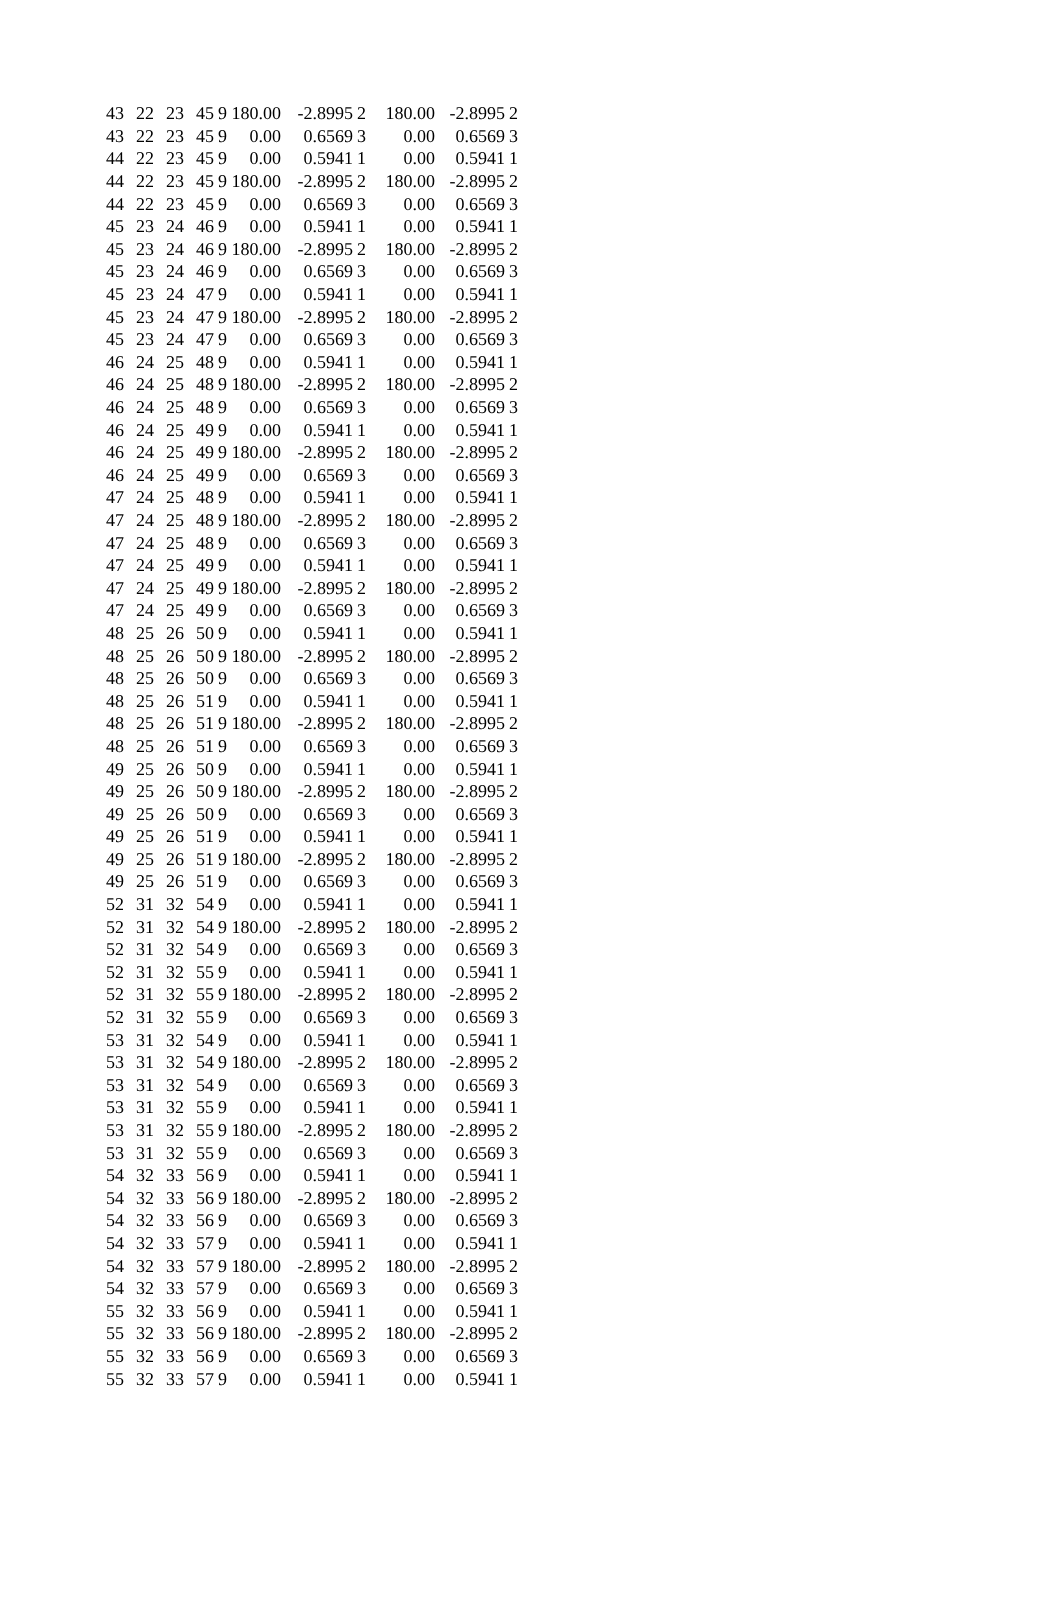| 43 | 22 | 23 | 45 | 9 | 180.00 | -2.8995 | 2 | 180.00 | -2.8995 | 2 |
| 43 | 22 | 23 | 45 | 9 | 0.00 | 0.6569 | 3 | 0.00 | 0.6569 | 3 |
| 44 | 22 | 23 | 45 | 9 | 0.00 | 0.5941 | 1 | 0.00 | 0.5941 | 1 |
| 44 | 22 | 23 | 45 | 9 | 180.00 | -2.8995 | 2 | 180.00 | -2.8995 | 2 |
| 44 | 22 | 23 | 45 | 9 | 0.00 | 0.6569 | 3 | 0.00 | 0.6569 | 3 |
| 45 | 23 | 24 | 46 | 9 | 0.00 | 0.5941 | 1 | 0.00 | 0.5941 | 1 |
| 45 | 23 | 24 | 46 | 9 | 180.00 | -2.8995 | 2 | 180.00 | -2.8995 | 2 |
| 45 | 23 | 24 | 46 | 9 | 0.00 | 0.6569 | 3 | 0.00 | 0.6569 | 3 |
| 45 | 23 | 24 | 47 | 9 | 0.00 | 0.5941 | 1 | 0.00 | 0.5941 | 1 |
| 45 | 23 | 24 | 47 | 9 | 180.00 | -2.8995 | 2 | 180.00 | -2.8995 | 2 |
| 45 | 23 | 24 | 47 | 9 | 0.00 | 0.6569 | 3 | 0.00 | 0.6569 | 3 |
| 46 | 24 | 25 | 48 | 9 | 0.00 | 0.5941 | 1 | 0.00 | 0.5941 | 1 |
| 46 | 24 | 25 | 48 | 9 | 180.00 | -2.8995 | 2 | 180.00 | -2.8995 | 2 |
| 46 | 24 | 25 | 48 | 9 | 0.00 | 0.6569 | 3 | 0.00 | 0.6569 | 3 |
| 46 | 24 | 25 | 49 | 9 | 0.00 | 0.5941 | 1 | 0.00 | 0.5941 | 1 |
| 46 | 24 | 25 | 49 | 9 | 180.00 | -2.8995 | 2 | 180.00 | -2.8995 | 2 |
| 46 | 24 | 25 | 49 | 9 | 0.00 | 0.6569 | 3 | 0.00 | 0.6569 | 3 |
| 47 | 24 | 25 | 48 | 9 | 0.00 | 0.5941 | 1 | 0.00 | 0.5941 | 1 |
| 47 | 24 | 25 | 48 | 9 | 180.00 | -2.8995 | 2 | 180.00 | -2.8995 | 2 |
| 47 | 24 | 25 | 48 | 9 | 0.00 | 0.6569 | 3 | 0.00 | 0.6569 | 3 |
| 47 | 24 | 25 | 49 | 9 | 0.00 | 0.5941 | 1 | 0.00 | 0.5941 | 1 |
| 47 | 24 | 25 | 49 | 9 | 180.00 | -2.8995 | 2 | 180.00 | -2.8995 | 2 |
| 47 | 24 | 25 | 49 | 9 | 0.00 | 0.6569 | 3 | 0.00 | 0.6569 | 3 |
| 48 | 25 | 26 | 50 | 9 | 0.00 | 0.5941 | 1 | 0.00 | 0.5941 | 1 |
| 48 | 25 | 26 | 50 | 9 | 180.00 | -2.8995 | 2 | 180.00 | -2.8995 | 2 |
| 48 | 25 | 26 | 50 | 9 | 0.00 | 0.6569 | 3 | 0.00 | 0.6569 | 3 |
| 48 | 25 | 26 | 51 | 9 | 0.00 | 0.5941 | 1 | 0.00 | 0.5941 | 1 |
| 48 | 25 | 26 | 51 | 9 | 180.00 | -2.8995 | 2 | 180.00 | -2.8995 | 2 |
| 48 | 25 | 26 | 51 | 9 | 0.00 | 0.6569 | 3 | 0.00 | 0.6569 | 3 |
| 49 | 25 | 26 | 50 | 9 | 0.00 | 0.5941 | 1 | 0.00 | 0.5941 | 1 |
| 49 | 25 | 26 | 50 | 9 | 180.00 | -2.8995 | 2 | 180.00 | -2.8995 | 2 |
| 49 | 25 | 26 | 50 | 9 | 0.00 | 0.6569 | 3 | 0.00 | 0.6569 | 3 |
| 49 | 25 | 26 | 51 | 9 | 0.00 | 0.5941 | 1 | 0.00 | 0.5941 | 1 |
| 49 | 25 | 26 | 51 | 9 | 180.00 | -2.8995 | 2 | 180.00 | -2.8995 | 2 |
| 49 | 25 | 26 | 51 | 9 | 0.00 | 0.6569 | 3 | 0.00 | 0.6569 | 3 |
| 52 | 31 | 32 | 54 | 9 | 0.00 | 0.5941 | 1 | 0.00 | 0.5941 | 1 |
| 52 | 31 | 32 | 54 | 9 | 180.00 | -2.8995 | 2 | 180.00 | -2.8995 | 2 |
| 52 | 31 | 32 | 54 | 9 | 0.00 | 0.6569 | 3 | 0.00 | 0.6569 | 3 |
| 52 | 31 | 32 | 55 | 9 | 0.00 | 0.5941 | 1 | 0.00 | 0.5941 | 1 |
| 52 | 31 | 32 | 55 | 9 | 180.00 | -2.8995 | 2 | 180.00 | -2.8995 | 2 |
| 52 | 31 | 32 | 55 | 9 | 0.00 | 0.6569 | 3 | 0.00 | 0.6569 | 3 |
| 53 | 31 | 32 | 54 | 9 | 0.00 | 0.5941 | 1 | 0.00 | 0.5941 | 1 |
| 53 | 31 | 32 | 54 | 9 | 180.00 | -2.8995 | 2 | 180.00 | -2.8995 | 2 |
| 53 | 31 | 32 | 54 | 9 | 0.00 | 0.6569 | 3 | 0.00 | 0.6569 | 3 |
| 53 | 31 | 32 | 55 | 9 | 0.00 | 0.5941 | 1 | 0.00 | 0.5941 | 1 |
| 53 | 31 | 32 | 55 | 9 | 180.00 | -2.8995 | 2 | 180.00 | -2.8995 | 2 |
| 53 | 31 | 32 | 55 | 9 | 0.00 | 0.6569 | 3 | 0.00 | 0.6569 | 3 |
| 54 | 32 | 33 | 56 | 9 | 0.00 | 0.5941 | 1 | 0.00 | 0.5941 | 1 |
| 54 | 32 | 33 | 56 | 9 | 180.00 | -2.8995 | 2 | 180.00 | -2.8995 | 2 |
| 54 | 32 | 33 | 56 | 9 | 0.00 | 0.6569 | 3 | 0.00 | 0.6569 | 3 |
| 54 | 32 | 33 | 57 | 9 | 0.00 | 0.5941 | 1 | 0.00 | 0.5941 | 1 |
| 54 | 32 | 33 | 57 | 9 | 180.00 | -2.8995 | 2 | 180.00 | -2.8995 | 2 |
| 54 | 32 | 33 | 57 | 9 | 0.00 | 0.6569 | 3 | 0.00 | 0.6569 | 3 |
| 55 | 32 | 33 | 56 | 9 | 0.00 | 0.5941 | 1 | 0.00 | 0.5941 | 1 |
| 55 | 32 | 33 | 56 | 9 | 180.00 | -2.8995 | 2 | 180.00 | -2.8995 | 2 |
| 55 | 32 | 33 | 56 | 9 | 0.00 | 0.6569 | 3 | 0.00 | 0.6569 | 3 |
| 55 | 32 | 33 | 57 | 9 | 0.00 | 0.5941 | 1 | 0.00 | 0.5941 | 1 |